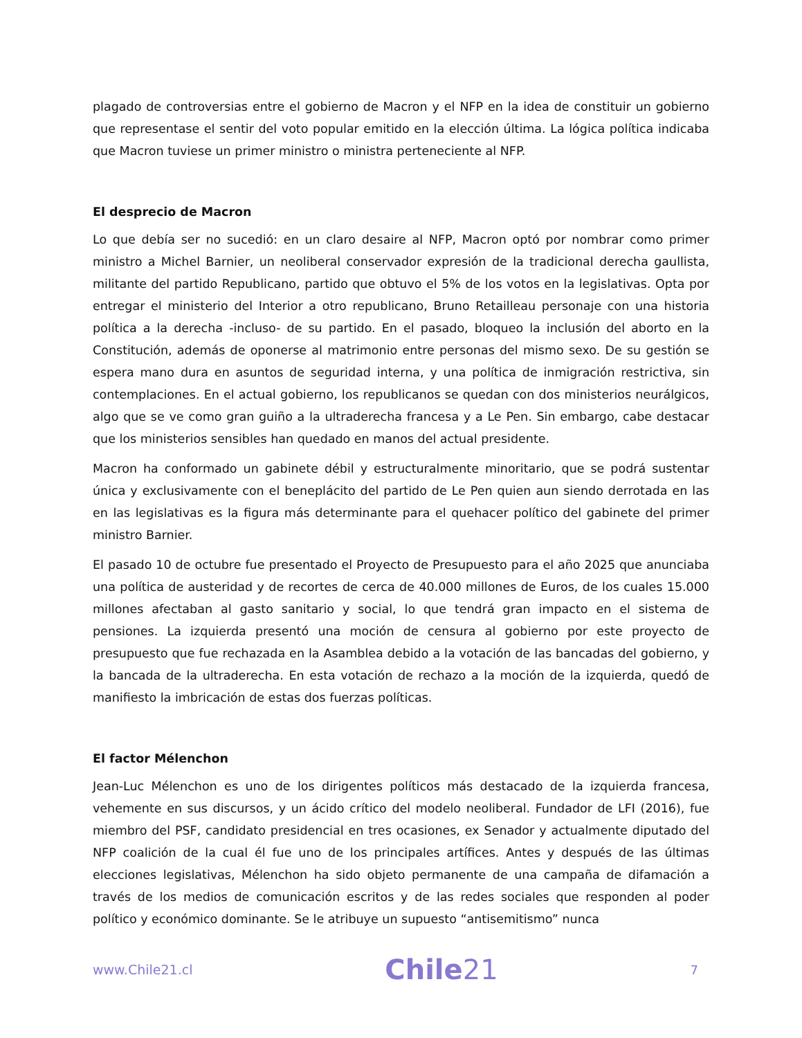plagado de controversias entre el gobierno de Macron y el NFP en la idea de constituir un gobierno que representase el sentir del voto popular emitido en la elección última. La lógica política indicaba que Macron tuviese un primer ministro o ministra perteneciente al NFP.
El desprecio de Macron
Lo que debía ser no sucedió: en un claro desaire al NFP, Macron optó por nombrar como primer ministro a Michel Barnier, un neoliberal conservador expresión de la tradicional derecha gaullista, militante del partido Republicano, partido que obtuvo el 5% de los votos en la legislativas. Opta por entregar el ministerio del Interior a otro republicano, Bruno Retailleau personaje con una historia política a la derecha -incluso- de su partido. En el pasado, bloqueo la inclusión del aborto en la Constitución, además de oponerse al matrimonio entre personas del mismo sexo. De su gestión se espera mano dura en asuntos de seguridad interna, y una política de inmigración restrictiva, sin contemplaciones. En el actual gobierno, los republicanos se quedan con dos ministerios neurálgicos, algo que se ve como gran guiño a la ultraderecha francesa y a Le Pen. Sin embargo, cabe destacar que los ministerios sensibles han quedado en manos del actual presidente.
Macron ha conformado un gabinete débil y estructuralmente minoritario, que se podrá sustentar única y exclusivamente con el beneplácito del partido de Le Pen quien aun siendo derrotada en las en las legislativas es la figura más determinante para el quehacer político del gabinete del primer ministro Barnier.
El pasado 10 de octubre fue presentado el Proyecto de Presupuesto para el año 2025 que anunciaba una política de austeridad y de recortes de cerca de 40.000 millones de Euros, de los cuales 15.000 millones afectaban al gasto sanitario y social, lo que tendrá gran impacto en el sistema de pensiones. La izquierda presentó una moción de censura al gobierno por este proyecto de presupuesto que fue rechazada en la Asamblea debido a la votación de las bancadas del gobierno, y la bancada de la ultraderecha. En esta votación de rechazo a la moción de la izquierda, quedó de manifiesto la imbricación de estas dos fuerzas políticas.
El factor Mélenchon
Jean-Luc Mélenchon es uno de los dirigentes políticos más destacado de la izquierda francesa, vehemente en sus discursos, y un ácido crítico del modelo neoliberal. Fundador de LFI (2016), fue miembro del PSF, candidato presidencial en tres ocasiones, ex Senador y actualmente diputado del NFP coalición de la cual él fue uno de los principales artífices. Antes y después de las últimas elecciones legislativas, Mélenchon ha sido objeto permanente de una campaña de difamación a través de los medios de comunicación escritos y de las redes sociales que responden al poder político y económico dominante. Se le atribuye un supuesto “antisemitismo” nunca
www.Chile21.cl
Chile21
7